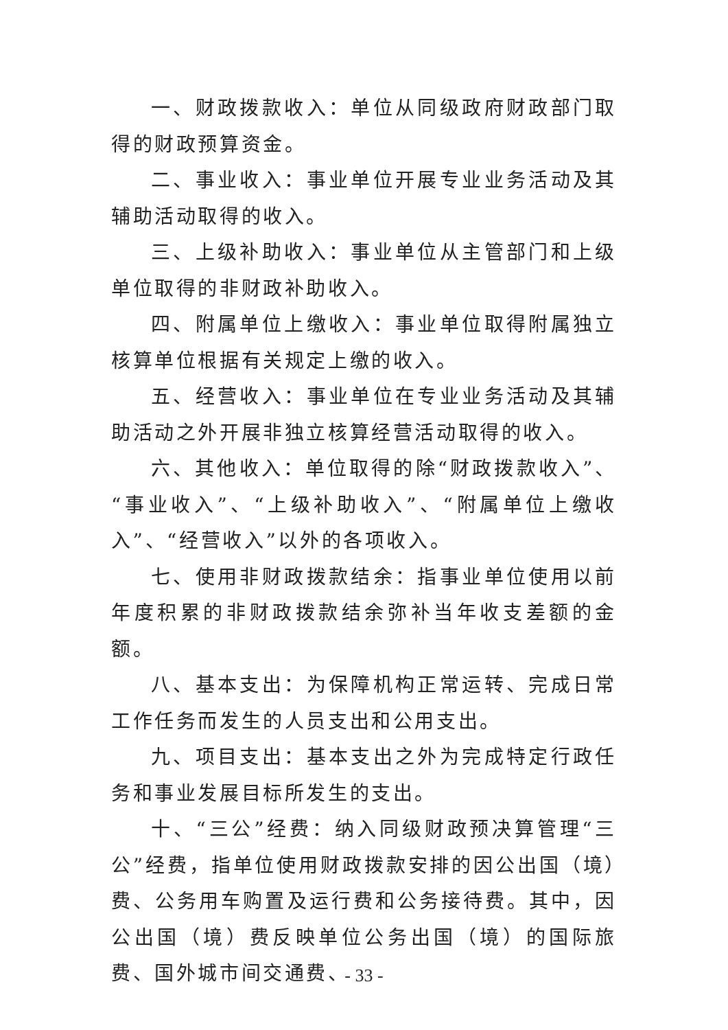一、财政拨款收入：单位从同级政府财政部门取得的财政预算资金。
二、事业收入：事业单位开展专业业务活动及其辅助活动取得的收入。
三、上级补助收入：事业单位从主管部门和上级单位取得的非财政补助收入。
四、附属单位上缴收入：事业单位取得附属独立核算单位根据有关规定上缴的收入。
五、经营收入：事业单位在专业业务活动及其辅助活动之外开展非独立核算经营活动取得的收入。
六、其他收入：单位取得的除“财政拨款收入”、“事业收入”、“上级补助收入”、“附属单位上缴收入”、“经营收入”以外的各项收入。
七、使用非财政拨款结余：指事业单位使用以前年度积累的非财政拨款结余弥补当年收支差额的金额。
八、基本支出：为保障机构正常运转、完成日常工作任务而发生的人员支出和公用支出。
九、项目支出：基本支出之外为完成特定行政任务和事业发展目标所发生的支出。
十、“三公”经费：纳入同级财政预决算管理“三公”经费，指单位使用财政拨款安排的因公出国（境）费、公务用车购置及运行费和公务接待费。其中，因公出国（境）费反映单位公务出国（境）的国际旅费、国外城市间交通费、
- 33 -